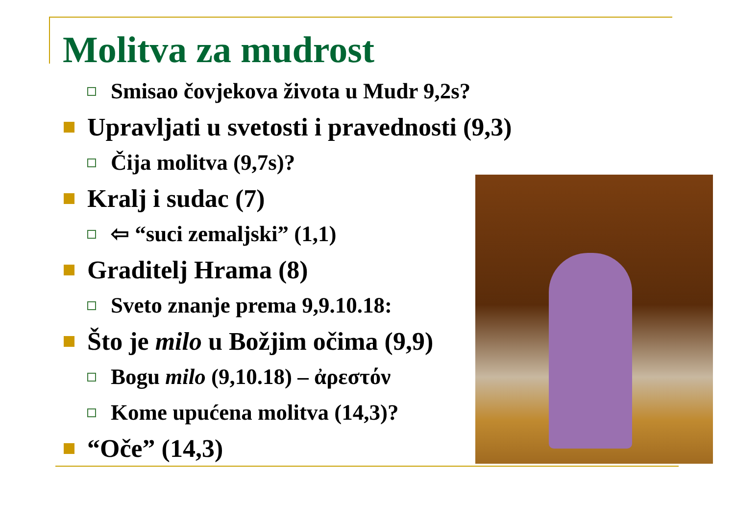Molitva za mudrost
Smisao čovjekova života u Mudr 9,2s?
Upravljati u svetosti i pravednosti (9,3)
Čija molitva (9,7s)?
Kralj i sudac (7)
⇦ “suci zemaljski” (1,1)
Graditelj Hrama (8)
Sveto znanje prema 9,9.10.18:
Što je milo u Božjim očima (9,9)
Bogu milo (9,10.18) – ἀρεστόν
Kome upućena molitva (14,3)?
“Oče” (14,3)